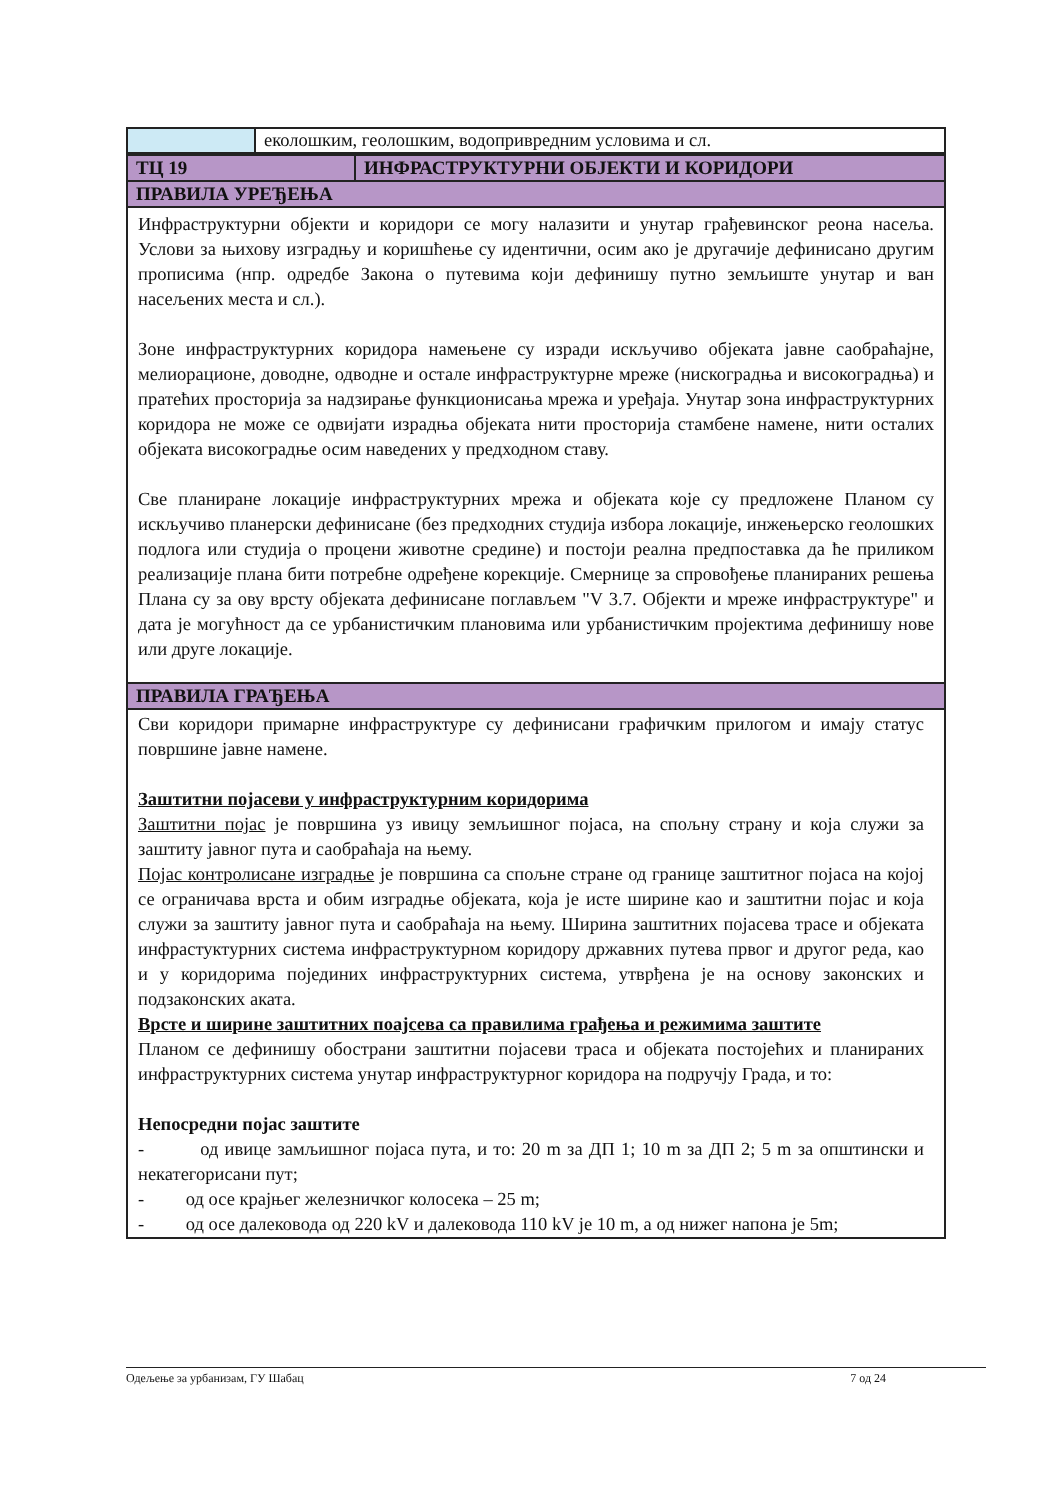| | еколошким, геолошким, водопривредним условима и сл. |
| ТЦ 19 | ИНФРАСТРУКТУРНИ ОБЈЕКТИ И КОРИДОРИ |
| ПРАВИЛА УРЕЂЕЊА | |
| Инфраструктурни објекти и коридори се могу налазити и унутар грађевинског реона насеља. Услови за њихову изградњу и коришћење су идентични, осим ако је другачије дефинисано другим прописима (нпр. одредбе Закона о путевима који дефинишу путно земљиште унутар и ван насељених места и сл.). Зоне инфраструктурних коридора намењене су изради искључиво објеката јавне саобраћајне, мелиорационе, доводне, одводне и остале инфраструктурне мреже (нискоградња и високоградња) и пратећих просторија за надзирање функционисања мрежа и уређаја. Унутар зона инфраструктурних коридора не може се одвијати израдња објеката нити просторија стамбене намене, нити осталих објеката високоградње осим наведених у предходном ставу. Све планиране локације инфраструктурних мрежа и објеката које су предложене Планом су искључиво планерски дефинисане (без предходних студија избора локације, инжењерско геолошких подлога или студија о процени животне средине) и постоји реална предпоставка да ће приликом реализације плана бити потребне одређене корекције. Смернице за спровођење планираних решења Плана су за ову врсту објеката дефинисане поглављем "V 3.7. Објекти и мреже инфраструктуре" и дата је могућност да се урбанистичким плановима или урбанистичким пројектима дефинишу нове или друге локације. | |
| ПРАВИЛА ГРАЂЕЊА | |
| Сви коридори примарне инфраструктуре су дефинисани графичким прилогом и имају статус површине јавне намене. Заштитни појасеви у инфраструктурним коридорима Заштитни појас је површина уз ивицу земљишног појаса, на спољну страну и која служи за заштиту јавног пута и саобраћаја на њему. Појас контролисане изградње је површина са спољне стране од границе заштитног појаса на којој се ограничава врста и обим изградње објеката, која је исте ширине као и заштитни појас и која служи за заштиту јавног пута и саобраћаја на њему. Ширина заштитних појасева трасе и објеката инфрастуктурних система инфраструктурном коридору државних путева првог и другог реда, као и у коридорима појединих инфраструктурних система, утврђена је на основу законских и подзаконских аката. Врсте и ширине заштитних поајсева са правилима грађења и режимима заштите Планом се дефинишу обострани заштитни појасеви траса и објеката постојећих и планираних инфраструктурних система унутар инфраструктурног коридора на подручју Града, и то: Непосредни појас заштите - од ивице замљишног појаса пута, и то: 20 m за ДП 1; 10 m за ДП 2; 5 m за општински и некатегорисани пут; - од осе крајњег железничког колосека – 25 m; - од осе далековода од 220 kV и далековода 110 kV је 10 m, а од нижег напона је 5m; | |
Одељење за урбанизам, ГУ Шабац 7 од 24